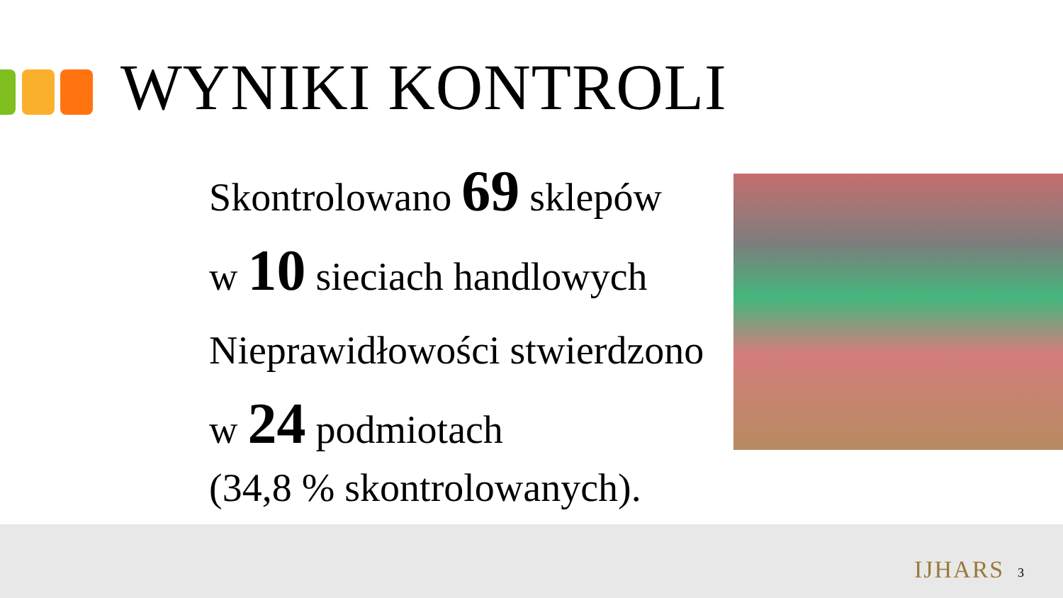WYNIKI KONTROLI
Skontrolowano 69 sklepów
w 10 sieciach handlowych
Nieprawidłowości stwierdzono
w 24 podmiotach
(34,8 % skontrolowanych).
IJHARS 3